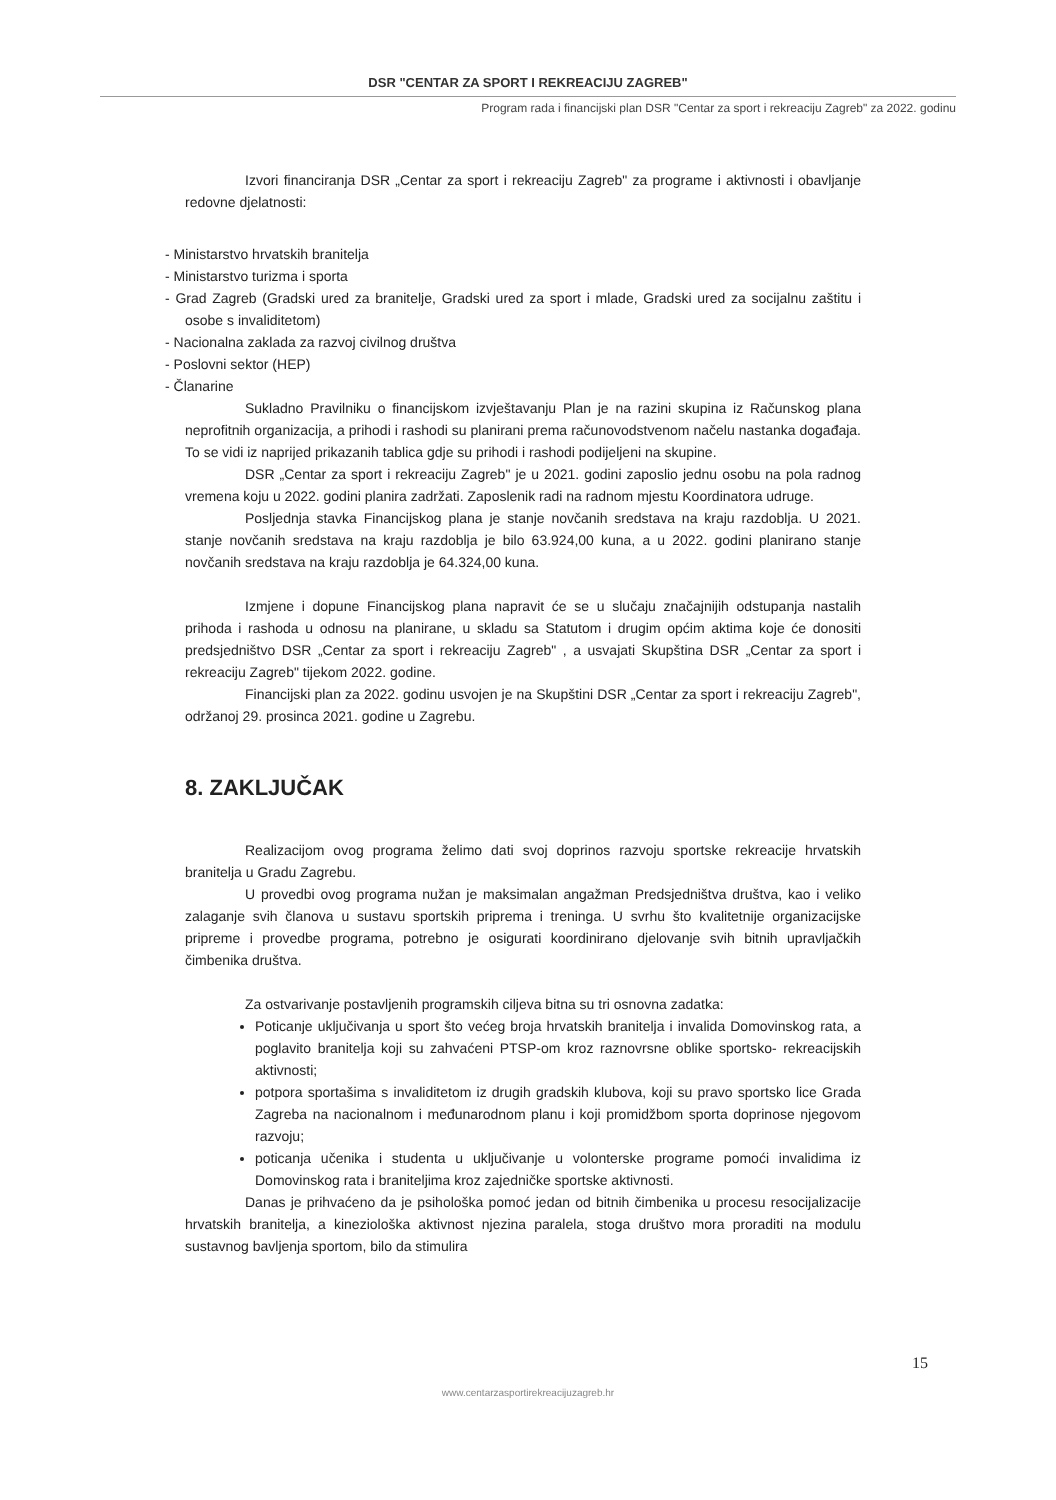DSR "CENTAR ZA SPORT I REKREACIJU ZAGREB"
Program rada i financijski plan DSR "Centar za sport i rekreaciju Zagreb" za 2022. godinu
Izvori financiranja DSR „Centar za sport i rekreaciju Zagreb" za programe i aktivnosti i obavljanje redovne djelatnosti:
- Ministarstvo hrvatskih branitelja
- Ministarstvo turizma i sporta
- Grad Zagreb (Gradski ured za branitelje, Gradski ured za sport i mlade, Gradski ured za socijalnu zaštitu i osobe s invaliditetom)
- Nacionalna zaklada za razvoj civilnog društva
- Poslovni sektor (HEP)
- Članarine
Sukladno Pravilniku o financijskom izvještavanju Plan je na razini skupina iz Računskog plana neprofitnih organizacija, a prihodi i rashodi su planirani prema računovodstvenom načelu nastanka događaja. To se vidi iz naprijed prikazanih tablica gdje su prihodi i rashodi podijeljeni na skupine.
DSR „Centar za sport i rekreaciju Zagreb" je u 2021. godini zaposlio jednu osobu na pola radnog vremena koju u 2022. godini planira zadržati. Zaposlenik radi na radnom mjestu Koordinatora udruge.
Posljednja stavka Financijskog plana je stanje novčanih sredstava na kraju razdoblja. U 2021. stanje novčanih sredstava na kraju razdoblja je bilo 63.924,00 kuna, a u 2022. godini planirano stanje novčanih sredstava na kraju razdoblja je 64.324,00 kuna.
Izmjene i dopune Financijskog plana napravit će se u slučaju značajnijih odstupanja nastalih prihoda i rashoda u odnosu na planirane, u skladu sa Statutom i drugim općim aktima koje će donositi predsjedništvo DSR „Centar za sport i rekreaciju Zagreb" , a usvajati Skupština DSR „Centar za sport i rekreaciju Zagreb" tijekom 2022. godine.
Financijski plan za 2022. godinu usvojen je na Skupštini DSR „Centar za sport i rekreaciju Zagreb", održanoj 29. prosinca 2021. godine u Zagrebu.
8. ZAKLJUČAK
Realizacijom ovog programa želimo dati svoj doprinos razvoju sportske rekreacije hrvatskih branitelja u Gradu Zagrebu.
U provedbi ovog programa nužan je maksimalan angažman Predsjedništva društva, kao i veliko zalaganje svih članova u sustavu sportskih priprema i treninga. U svrhu što kvalitetnije organizacijske pripreme i provedbe programa, potrebno je osigurati koordinirano djelovanje svih bitnih upravljačkih čimbenika društva.
Za ostvarivanje postavljenih programskih ciljeva bitna su tri osnovna zadatka:
Poticanje uključivanja u sport što većeg broja hrvatskih branitelja i invalida Domovinskog rata, a poglavito branitelja koji su zahvaćeni PTSP-om kroz raznovrsne oblike sportsko- rekreacijskih aktivnosti;
potpora sportašima s invaliditetom iz drugih gradskih klubova, koji su pravo sportsko lice Grada Zagreba na nacionalnom i međunarodnom planu i koji promidžbom sporta doprinose njegovom razvoju;
poticanja učenika i studenta u uključivanje u volonterske programe pomoći invalidima iz Domovinskog rata i braniteljima kroz zajedničke sportske aktivnosti.
Danas je prihvaćeno da je psihološka pomoć jedan od bitnih čimbenika u procesu resocijalizacije hrvatskih branitelja, a kineziološka aktivnost njezina paralela, stoga društvo mora proraditi na modulu sustavnog bavljenja sportom, bilo da stimulira
15
www.centarzasportirekreacijuzagreb.hr